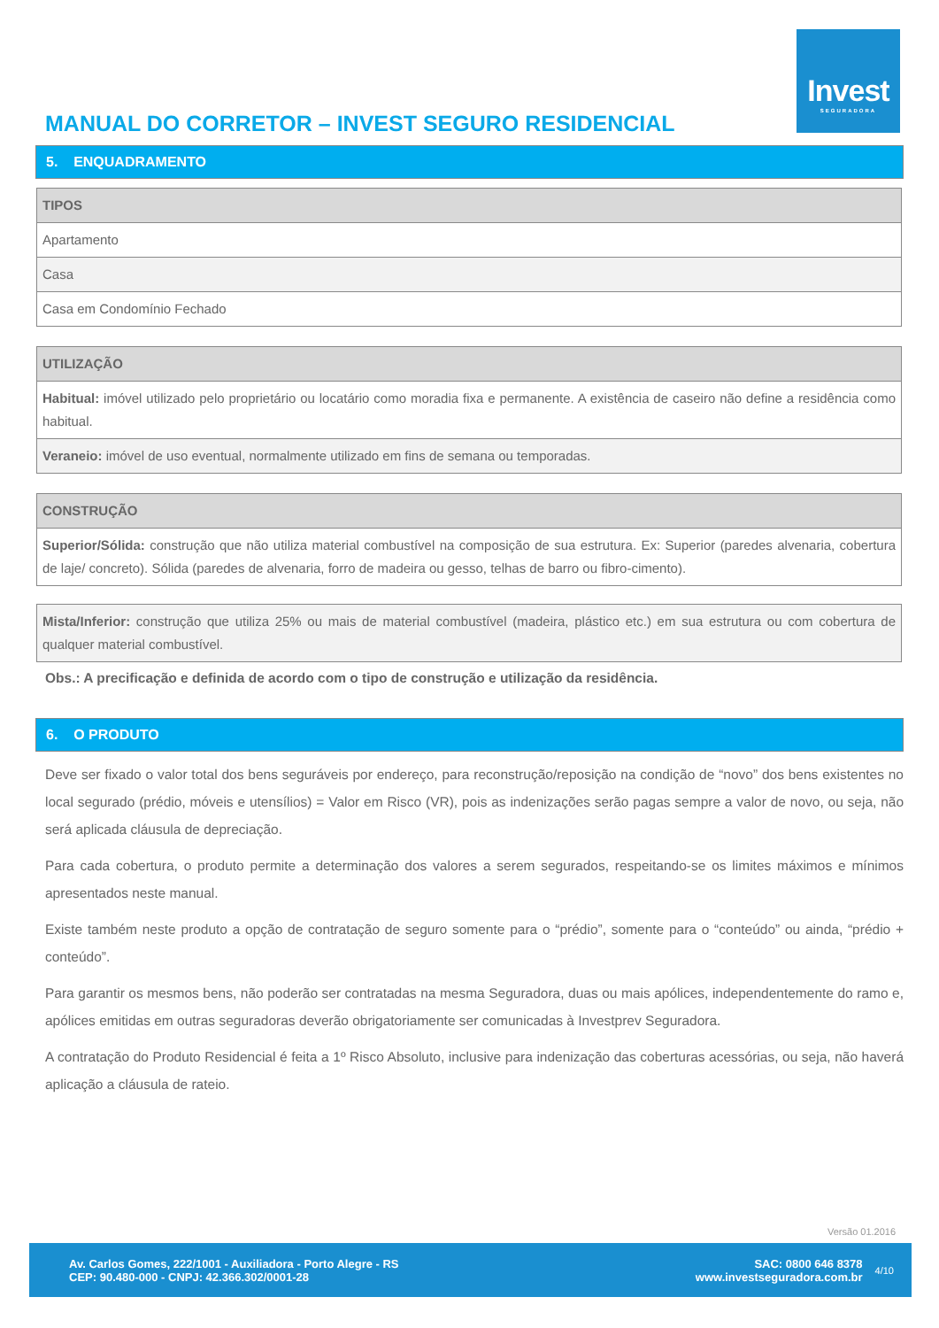Invest
SEGURADORA
MANUAL DO CORRETOR – INVEST SEGURO RESIDENCIAL
5. ENQUADRAMENTO
| TIPOS |
| --- |
| Apartamento |
| Casa |
| Casa em Condomínio Fechado |
| UTILIZAÇÃO |
| --- |
| Habitual: imóvel utilizado pelo proprietário ou locatário como moradia fixa e permanente. A existência de caseiro não define a residência como habitual. |
| Veraneio: imóvel de uso eventual, normalmente utilizado em fins de semana ou temporadas. |
| CONSTRUÇÃO |
| --- |
| Superior/Sólida: construção que não utiliza material combustível na composição de sua estrutura. Ex: Superior (paredes alvenaria, cobertura de laje/ concreto). Sólida (paredes de alvenaria, forro de madeira ou gesso, telhas de barro ou fibro-cimento). |
| Mista/Inferior: construção que utiliza 25% ou mais de material combustível (madeira, plástico etc.) em sua estrutura ou com cobertura de qualquer material combustível. |
Obs.: A precificação e definida de acordo com o tipo de construção e utilização da residência.
6. O PRODUTO
Deve ser fixado o valor total dos bens seguráveis por endereço, para reconstrução/reposição na condição de “novo” dos bens existentes no local segurado (prédio, móveis e utensílios) = Valor em Risco (VR), pois as indenizações serão pagas sempre a valor de novo, ou seja, não será aplicada cláusula de depreciação.
Para cada cobertura, o produto permite a determinação dos valores a serem segurados, respeitando-se os limites máximos e mínimos apresentados neste manual.
Existe também neste produto a opção de contratação de seguro somente para o “prédio”, somente para o “conteúdo” ou ainda, “prédio + conteúdo”.
Para garantir os mesmos bens, não poderão ser contratadas na mesma Seguradora, duas ou mais apólices, independentemente do ramo e, apólices emitidas em outras seguradoras deverão obrigatoriamente ser comunicadas à Investprev Seguradora.
A contratação do Produto Residencial é feita a 1º Risco Absoluto, inclusive para indenização das coberturas acessórias, ou seja, não haverá aplicação a cláusula de rateio.
Versão 01.2016
Av. Carlos Gomes, 222/1001 - Auxiliadora - Porto Alegre - RS
CEP: 90.480-000 - CNPJ: 42.366.302/0001-28
SAC: 0800 646 8378
www.investseguradora.com.br
4/10